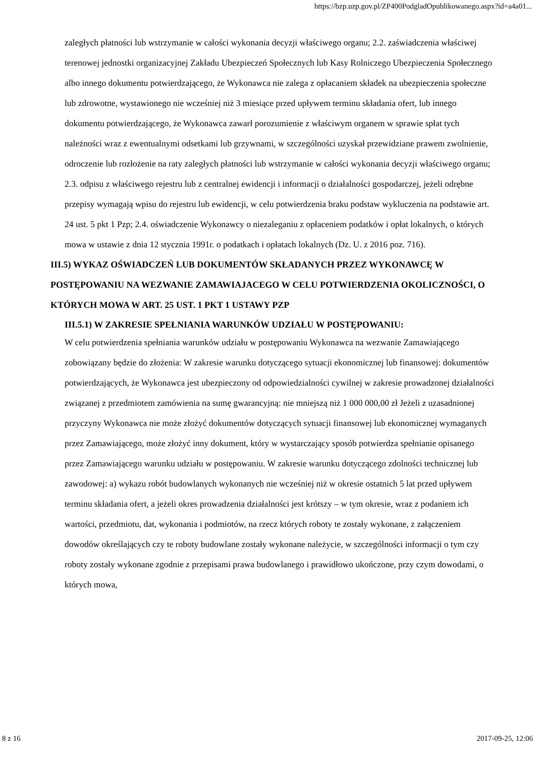https://bzp.uzp.gov.pl/ZP400PodgladOpublikowanego.aspx?id=a4a01...
zaległych płatności lub wstrzymanie w całości wykonania decyzji właściwego organu; 2.2. zaświadczenia właściwej terenowej jednostki organizacyjnej Zakładu Ubezpieczeń Społecznych lub Kasy Rolniczego Ubezpieczenia Społecznego albo innego dokumentu potwierdzającego, że Wykonawca nie zalega z opłacaniem składek na ubezpieczenia społeczne lub zdrowotne, wystawionego nie wcześniej niż 3 miesiące przed upływem terminu składania ofert, lub innego dokumentu potwierdzającego, że Wykonawca zawarł porozumienie z właściwym organem w sprawie spłat tych należności wraz z ewentualnymi odsetkami lub grzywnami, w szczególności uzyskał przewidziane prawem zwolnienie, odroczenie lub rozłożenie na raty zaległych płatności lub wstrzymanie w całości wykonania decyzji właściwego organu; 2.3. odpisu z właściwego rejestru lub z centralnej ewidencji i informacji o działalności gospodarczej, jeżeli odrębne przepisy wymagają wpisu do rejestru lub ewidencji, w celu potwierdzenia braku podstaw wykluczenia na podstawie art. 24 ust. 5 pkt 1 Pzp; 2.4. oświadczenie Wykonawcy o niezaleganiu z opłaceniem podatków i opłat lokalnych, o których mowa w ustawie z dnia 12 stycznia 1991r. o podatkach i opłatach lokalnych (Dz. U. z 2016 poz. 716).
III.5) WYKAZ OŚWIADCZEŃ LUB DOKUMENTÓW SKŁADANYCH PRZEZ WYKONAWCĘ W POSTĘPOWANIU NA WEZWANIE ZAMAWIAJACEGO W CELU POTWIERDZENIA OKOLICZNOŚCI, O KTÓRYCH MOWA W ART. 25 UST. 1 PKT 1 USTAWY PZP
III.5.1) W ZAKRESIE SPEŁNIANIA WARUNKÓW UDZIAŁU W POSTĘPOWANIU:
W celu potwierdzenia spełniania warunków udziału w postępowaniu Wykonawca na wezwanie Zamawiającego zobowiązany będzie do złożenia: W zakresie warunku dotyczącego sytuacji ekonomicznej lub finansowej: dokumentów potwierdzających, że Wykonawca jest ubezpieczony od odpowiedzialności cywilnej w zakresie prowadzonej działalności związanej z przedmiotem zamówienia na sumę gwarancyjną: nie mniejszą niż 1 000 000,00 zł Jeżeli z uzasadnionej przyczyny Wykonawca nie może złożyć dokumentów dotyczących sytuacji finansowej lub ekonomicznej wymaganych przez Zamawiającego, może złożyć inny dokument, który w wystarczający sposób potwierdza spełnianie opisanego przez Zamawiającego warunku udziału w postępowaniu. W zakresie warunku dotyczącego zdolności technicznej lub zawodowej: a) wykazu robót budowlanych wykonanych nie wcześniej niż w okresie ostatnich 5 lat przed upływem terminu składania ofert, a jeżeli okres prowadzenia działalności jest krótszy – w tym okresie, wraz z podaniem ich wartości, przedmiotu, dat, wykonania i podmiotów, na rzecz których roboty te zostały wykonane, z załączeniem dowodów określających czy te roboty budowlane zostały wykonane należycie, w szczególności informacji o tym czy roboty zostały wykonane zgodnie z przepisami prawa budowlanego i prawidłowo ukończone, przy czym dowodami, o których mowa,
8 z 16 2017-09-25, 12:06